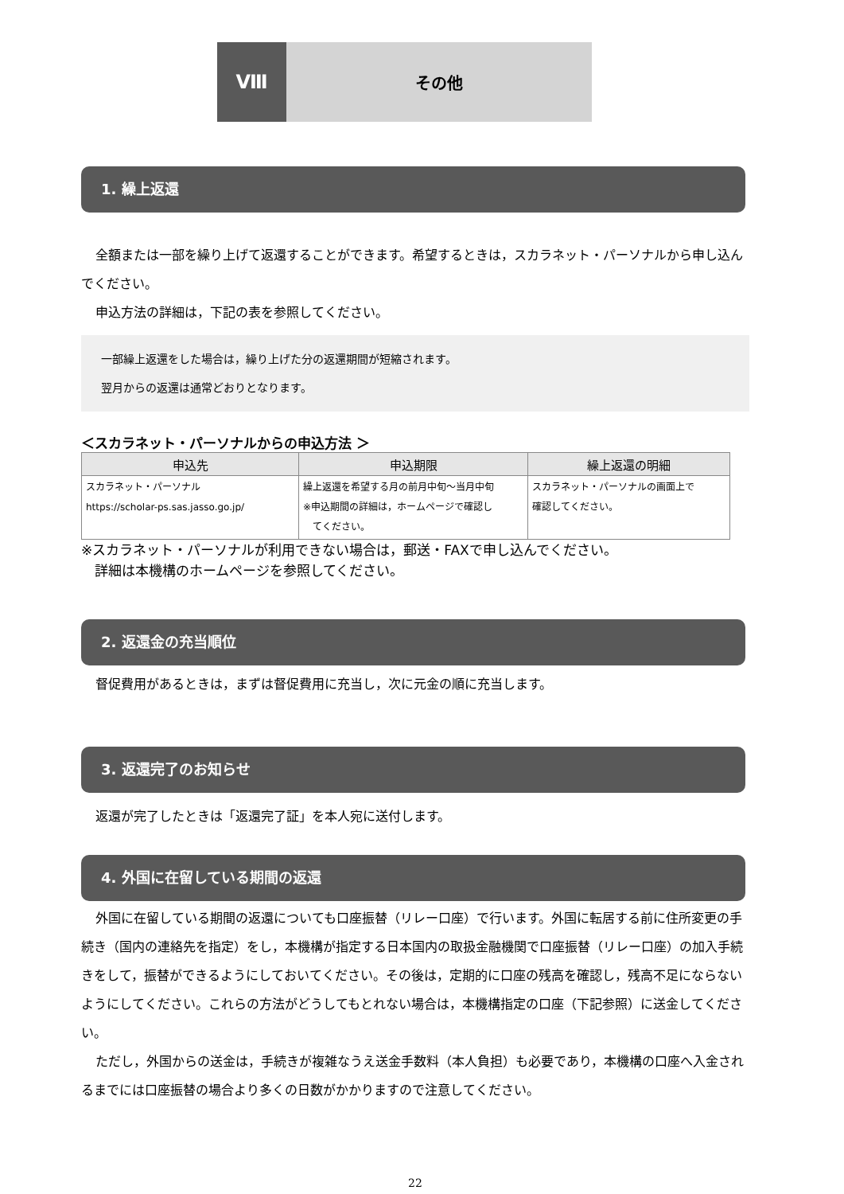Ⅷ
その他
1. 繰上返還
全額または一部を繰り上げて返還することができます。希望するときは，スカラネット・パーソナルから申し込んでください。
申込方法の詳細は，下記の表を参照してください。
一部繰上返還をした場合は，繰り上げた分の返還期間が短縮されます。
翌月からの返還は通常どおりとなります。
＜スカラネット・パーソナルからの申込方法 ＞
| 申込先 | 申込期限 | 繰上返還の明細 |
| --- | --- | --- |
| スカラネット・パーソナル https://scholar-ps.sas.jasso.go.jp/ | 繰上返還を希望する月の前月中旬～当月中旬 ※申込期間の詳細は，ホームページで確認し てください。 | スカラネット・パーソナルの画面上で 確認してください。 |
※スカラネット・パーソナルが利用できない場合は，郵送・FAXで申し込んでください。
　詳細は本機構のホームページを参照してください。
2. 返還金の充当順位
督促費用があるときは，まずは督促費用に充当し，次に元金の順に充当します。
3. 返還完了のお知らせ
返還が完了したときは「返還完了証」を本人宛に送付します。
4. 外国に在留している期間の返還
外国に在留している期間の返還についても口座振替（リレー口座）で行います。外国に転居する前に住所変更の手続き（国内の連絡先を指定）をし，本機構が指定する日本国内の取扱金融機関で口座振替（リレー口座）の加入手続きをして，振替ができるようにしておいてください。その後は，定期的に口座の残高を確認し，残高不足にならないようにしてください。これらの方法がどうしてもとれない場合は，本機構指定の口座（下記参照）に送金してください。
ただし，外国からの送金は，手続きが複雑なうえ送金手数料（本人負担）も必要であり，本機構の口座へ入金されるまでには口座振替の場合より多くの日数がかかりますので注意してください。
22